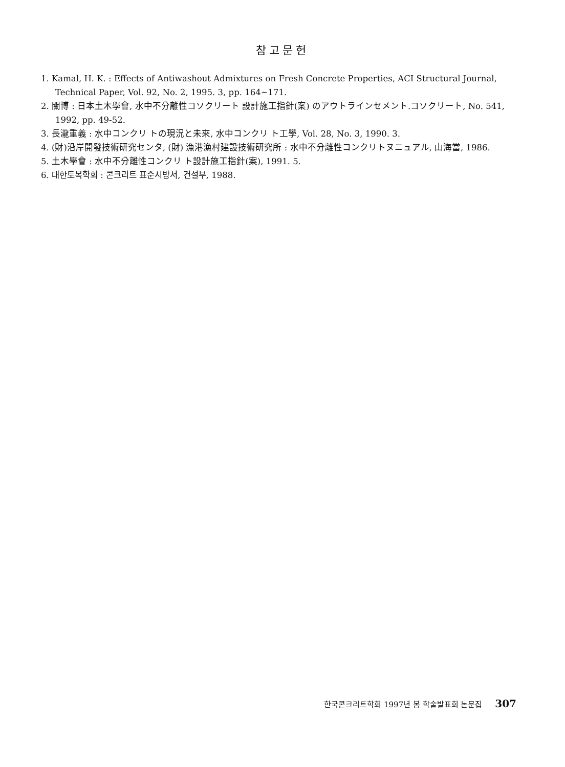참고문헌
1. Kamal, H. K. : Effects of Antiwashout Admixtures on Fresh Concrete Properties, ACI Structural Journal, Technical Paper, Vol. 92, No. 2, 1995. 3, pp. 164~171.
2. 關博 : 日本土木學會, 水中不分離性コソクリート 設計施工指針(案) のアウトラインセメント.コソクリート, No. 541, 1992, pp. 49-52.
3. 長瀧重義 : 水中コンクリ トの現況と未來, 水中コンクリ ト工學, Vol. 28, No. 3, 1990. 3.
4. (財)沿岸開發技術研究センタ, (財) 漁港漁村建設技術研究所 : 水中不分離性コンクリトヌニュアル, 山海當, 1986.
5. 土木學會 : 水中不分離性コンクリ ト設計施工指針(案), 1991. 5.
6. 대한토목학회 : 콘크리트 표준시방서, 건설부, 1988.
한국콘크리트학회 1997년 봄 학술발표회 논문집 307